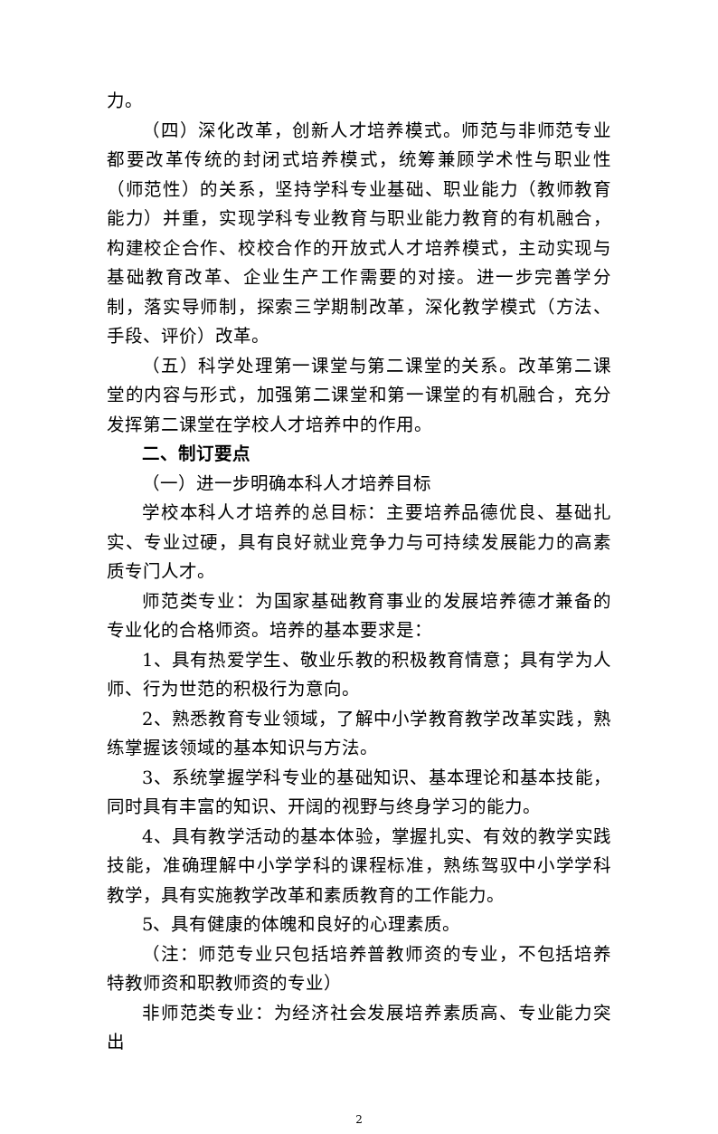力。
（四）深化改革，创新人才培养模式。师范与非师范专业都要改革传统的封闭式培养模式，统筹兼顾学术性与职业性（师范性）的关系，坚持学科专业基础、职业能力（教师教育能力）并重，实现学科专业教育与职业能力教育的有机融合，构建校企合作、校校合作的开放式人才培养模式，主动实现与基础教育改革、企业生产工作需要的对接。进一步完善学分制，落实导师制，探索三学期制改革，深化教学模式（方法、手段、评价）改革。
（五）科学处理第一课堂与第二课堂的关系。改革第二课堂的内容与形式，加强第二课堂和第一课堂的有机融合，充分发挥第二课堂在学校人才培养中的作用。
二、制订要点
（一）进一步明确本科人才培养目标
学校本科人才培养的总目标：主要培养品德优良、基础扎实、专业过硬，具有良好就业竞争力与可持续发展能力的高素质专门人才。
师范类专业：为国家基础教育事业的发展培养德才兼备的专业化的合格师资。培养的基本要求是：
1、具有热爱学生、敬业乐教的积极教育情意；具有学为人师、行为世范的积极行为意向。
2、熟悉教育专业领域，了解中小学教育教学改革实践，熟练掌握该领域的基本知识与方法。
3、系统掌握学科专业的基础知识、基本理论和基本技能，同时具有丰富的知识、开阔的视野与终身学习的能力。
4、具有教学活动的基本体验，掌握扎实、有效的教学实践技能，准确理解中小学学科的课程标准，熟练驾驭中小学学科教学，具有实施教学改革和素质教育的工作能力。
5、具有健康的体魄和良好的心理素质。
（注：师范专业只包括培养普教师资的专业，不包括培养特教师资和职教师资的专业）
非师范类专业：为经济社会发展培养素质高、专业能力突出
2